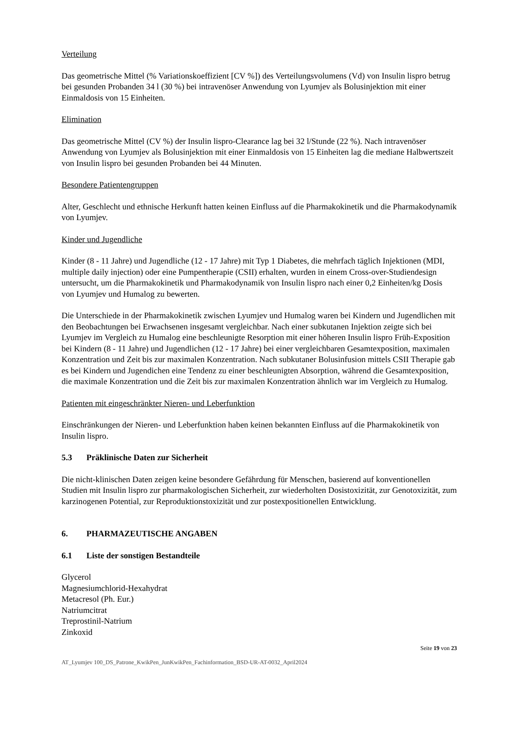Verteilung
Das geometrische Mittel (% Variationskoeffizient [CV %]) des Verteilungsvolumens (Vd) von Insulin lispro betrug bei gesunden Probanden 34 l (30 %) bei intravenöser Anwendung von Lyumjev als Bolusinjektion mit einer Einmaldosis von 15 Einheiten.
Elimination
Das geometrische Mittel (CV %) der Insulin lispro-Clearance lag bei 32 l/Stunde (22 %). Nach intravenöser Anwendung von Lyumjev als Bolusinjektion mit einer Einmaldosis von 15 Einheiten lag die mediane Halbwertszeit von Insulin lispro bei gesunden Probanden bei 44 Minuten.
Besondere Patientengruppen
Alter, Geschlecht und ethnische Herkunft hatten keinen Einfluss auf die Pharmakokinetik und die Pharmakodynamik von Lyumjev.
Kinder und Jugendliche
Kinder (8 - 11 Jahre) und Jugendliche (12 - 17 Jahre) mit Typ 1 Diabetes, die mehrfach täglich Injektionen (MDI, multiple daily injection) oder eine Pumpentherapie (CSII) erhalten, wurden in einem Cross-over-Studiendesign untersucht, um die Pharmakokinetik und Pharmakodynamik von Insulin lispro nach einer 0,2 Einheiten/kg Dosis von Lyumjev und Humalog zu bewerten.
Die Unterschiede in der Pharmakokinetik zwischen Lyumjev und Humalog waren bei Kindern und Jugendlichen mit den Beobachtungen bei Erwachsenen insgesamt vergleichbar. Nach einer subkutanen Injektion zeigte sich bei Lyumjev im Vergleich zu Humalog eine beschleunigte Resorption mit einer höheren Insulin lispro Früh-Exposition bei Kindern (8 - 11 Jahre) und Jugendlichen (12 - 17 Jahre) bei einer vergleichbaren Gesamtexposition, maximalen Konzentration und Zeit bis zur maximalen Konzentration. Nach subkutaner Bolusinfusion mittels CSII Therapie gab es bei Kindern und Jugendichen eine Tendenz zu einer beschleunigten Absorption, während die Gesamtexposition, die maximale Konzentration und die Zeit bis zur maximalen Konzentration ähnlich war im Vergleich zu Humalog.
Patienten mit eingeschränkter Nieren- und Leberfunktion
Einschränkungen der Nieren- und Leberfunktion haben keinen bekannten Einfluss auf die Pharmakokinetik von Insulin lispro.
5.3 Präklinische Daten zur Sicherheit
Die nicht-klinischen Daten zeigen keine besondere Gefährdung für Menschen, basierend auf konventionellen Studien mit Insulin lispro zur pharmakologischen Sicherheit, zur wiederholten Dosistoxizität, zur Genotoxizität, zum karzinogenen Potential, zur Reproduktionstoxizität und zur postexpositionellen Entwicklung.
6. PHARMAZEUTISCHE ANGABEN
6.1 Liste der sonstigen Bestandteile
Glycerol
Magnesiumchlorid-Hexahydrat
Metacresol (Ph. Eur.)
Natriumcitrat
Treprostinil-Natrium
Zinkoxid
Seite 19 von 23
AT_Lyumjev 100_DS_Patrone_KwikPen_JunKwikPen_Fachinformation_BSD-UR-AT-0032_April2024